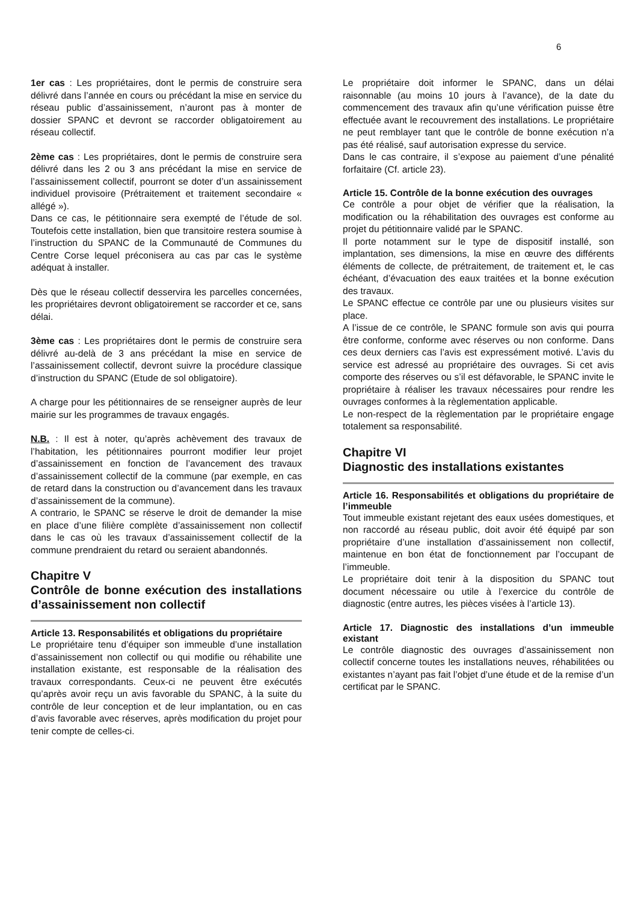6
1er cas : Les propriétaires, dont le permis de construire sera délivré dans l’année en cours ou précédant la mise en service du réseau public d’assainissement, n’auront pas à monter de dossier SPANC et devront se raccorder obligatoirement au réseau collectif.
2ème cas : Les propriétaires, dont le permis de construire sera délivré dans les 2 ou 3 ans précédant la mise en service de l’assainissement collectif, pourront se doter d’un assainissement individuel provisoire (Prétraitement et traitement secondaire « allégé »).
Dans ce cas, le pétitionnaire sera exempté de l’étude de sol. Toutefois cette installation, bien que transitoire restera soumise à l’instruction du SPANC de la Communauté de Communes du Centre Corse lequel préconisera au cas par cas le système adéquat à installer.
Dès que le réseau collectif desservira les parcelles concernées, les propriétaires devront obligatoirement se raccorder et ce, sans délai.
3ème cas : Les propriétaires dont le permis de construire sera délivré au-delà de 3 ans précédant la mise en service de l’assainissement collectif, devront suivre la procédure classique d’instruction du SPANC (Etude de sol obligatoire).
A charge pour les pétitionnaires de se renseigner auprès de leur mairie sur les programmes de travaux engagés.
N.B. : Il est à noter, qu’après achèvement des travaux de l’habitation, les pétitionnaires pourront modifier leur projet d’assainissement en fonction de l’avancement des travaux d’assainissement collectif de la commune (par exemple, en cas de retard dans la construction ou d’avancement dans les travaux d’assainissement de la commune).
A contrario, le SPANC se réserve le droit de demander la mise en place d’une filière complète d’assainissement non collectif dans le cas où les travaux d’assainissement collectif de la commune prendraient du retard ou seraient abandonnés.
Chapitre V
Contrôle de bonne exécution des installations d’assainissement non collectif
Article 13. Responsabilités et obligations du propriétaire
Le propriétaire tenu d’équiper son immeuble d’une installation d’assainissement non collectif ou qui modifie ou réhabilite une installation existante, est responsable de la réalisation des travaux correspondants. Ceux-ci ne peuvent être exécutés qu’après avoir reçu un avis favorable du SPANC, à la suite du contrôle de leur conception et de leur implantation, ou en cas d’avis favorable avec réserves, après modification du projet pour tenir compte de celles-ci.
Le propriétaire doit informer le SPANC, dans un délai raisonnable (au moins 10 jours à l’avance), de la date du commencement des travaux afin qu’une vérification puisse être effectuée avant le recouvrement des installations. Le propriétaire ne peut remblayer tant que le contrôle de bonne exécution n’a pas été réalisé, sauf autorisation expresse du service.
Dans le cas contraire, il s’expose au paiement d’une pénalité forfaitaire (Cf. article 23).
Article 15. Contrôle de la bonne exécution des ouvrages
Ce contrôle a pour objet de vérifier que la réalisation, la modification ou la réhabilitation des ouvrages est conforme au projet du pétitionnaire validé par le SPANC.
Il porte notamment sur le type de dispositif installé, son implantation, ses dimensions, la mise en œuvre des différents éléments de collecte, de prétraitement, de traitement et, le cas échéant, d’évacuation des eaux traitées et la bonne exécution des travaux.
Le SPANC effectue ce contrôle par une ou plusieurs visites sur place.
A l’issue de ce contrôle, le SPANC formule son avis qui pourra être conforme, conforme avec réserves ou non conforme. Dans ces deux derniers cas l’avis est expressément motivé. L’avis du service est adressé au propriétaire des ouvrages. Si cet avis comporte des réserves ou s’il est défavorable, le SPANC invite le propriétaire à réaliser les travaux nécessaires pour rendre les ouvrages conformes à la règlementation applicable.
Le non-respect de la règlementation par le propriétaire engage totalement sa responsabilité.
Chapitre VI
Diagnostic des installations existantes
Article 16. Responsabilités et obligations du propriétaire de l’immeuble
Tout immeuble existant rejetant des eaux usées domestiques, et non raccordé au réseau public, doit avoir été équipé par son propriétaire d’une installation d’assainissement non collectif, maintenue en bon état de fonctionnement par l’occupant de l’immeuble.
Le propriétaire doit tenir à la disposition du SPANC tout document nécessaire ou utile à l’exercice du contrôle de diagnostic (entre autres, les pièces visées à l’article 13).
Article 17. Diagnostic des installations d’un immeuble existant
Le contrôle diagnostic des ouvrages d’assainissement non collectif concerne toutes les installations neuves, réhabilitées ou existantes n’ayant pas fait l’objet d’une étude et de la remise d’un certificat par le SPANC.